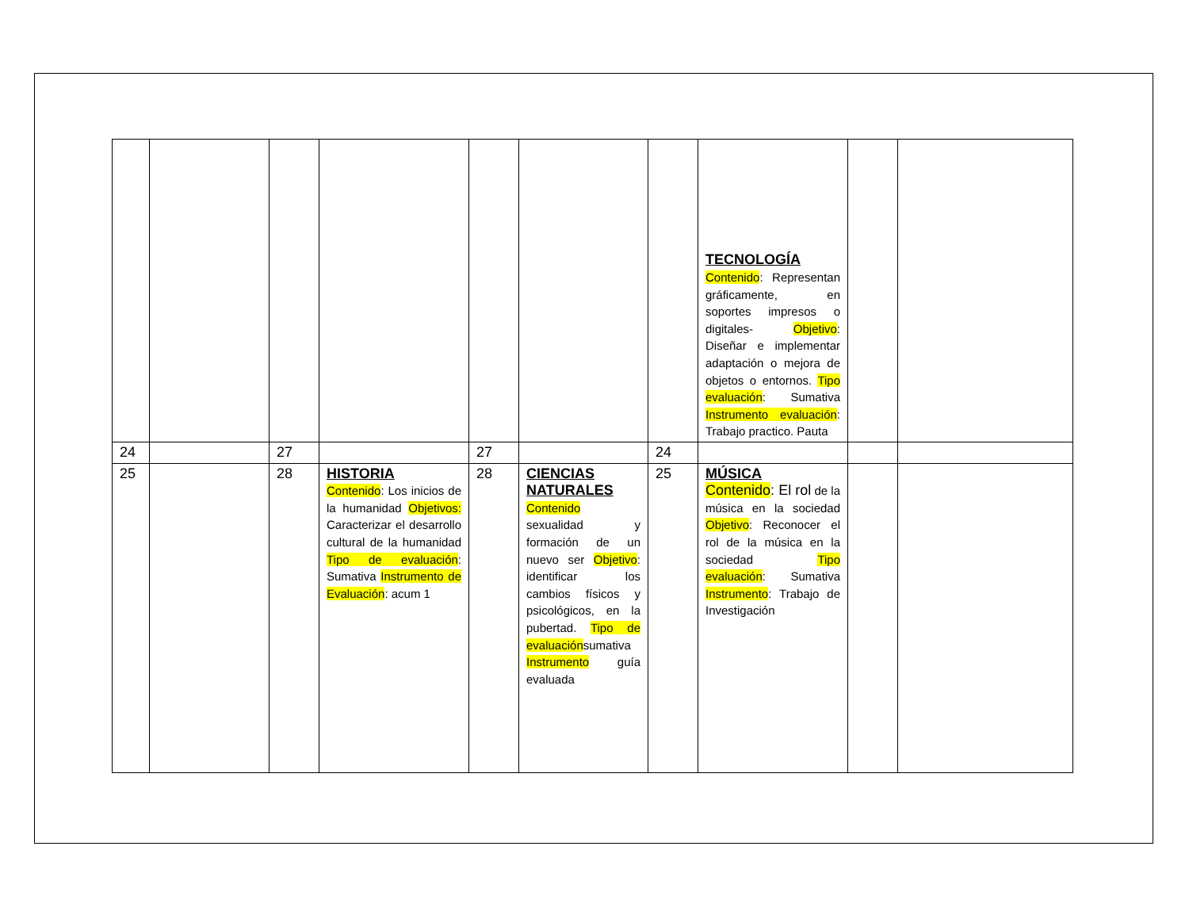| | | | | | | | TECNOLOGÍA Contenido : Representan gráficamente, en soportes impresos o digitales- Objetivo : Diseñar e implementar adaptación o mejora de objetos o entornos. Tipo evaluación : Sumativa Instrumento evaluación : Trabajo practico. Pauta | | |
| 24 | | 27 | | 27 | | 24 | | | |
| 25 | | 28 | HISTORIA Contenido : Los inicios de la humanidad Objetivos: Caracterizar el desarrollo cultural de la humanidad Tipo de evaluación : Sumativa Instrumento de Evaluación : acum 1 | 28 | CIENCIAS NATURALES Contenido sexualidad y formación de un nuevo ser Objetivo : identificar los cambios físicos y psicológicos, en la pubertad. Tipo de evaluación sumativa Instrumento guía evaluada | 25 | MÚSICA Contenido : El rol de la música en la sociedad Objetivo : Reconocer el rol de la música en la sociedad Tipo evaluación : Sumativa Instrumento : Trabajo de Investigación | | |